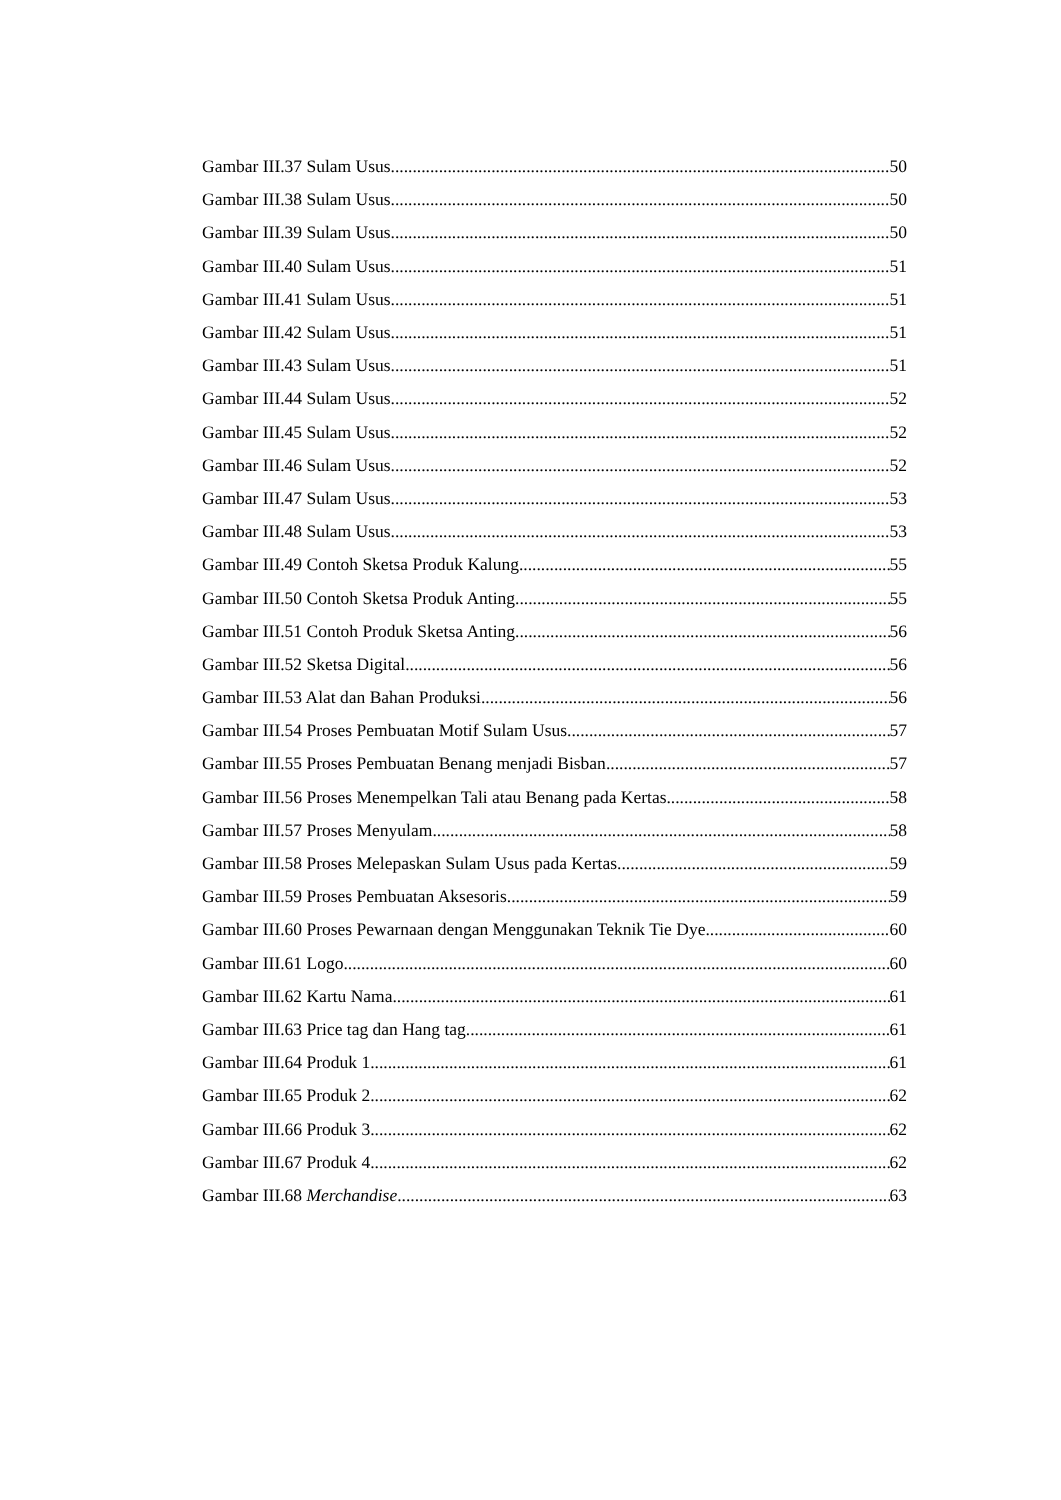Gambar III.37 Sulam Usus 50
Gambar III.38 Sulam Usus 50
Gambar III.39 Sulam Usus 50
Gambar III.40 Sulam Usus 51
Gambar III.41 Sulam Usus 51
Gambar III.42 Sulam Usus 51
Gambar III.43 Sulam Usus 51
Gambar III.44 Sulam Usus 52
Gambar III.45 Sulam Usus 52
Gambar III.46 Sulam Usus 52
Gambar III.47 Sulam Usus 53
Gambar III.48 Sulam Usus 53
Gambar III.49 Contoh Sketsa Produk Kalung 55
Gambar III.50 Contoh Sketsa Produk Anting 55
Gambar III.51 Contoh Produk Sketsa Anting 56
Gambar III.52 Sketsa Digital 56
Gambar III.53 Alat dan Bahan Produksi 56
Gambar III.54 Proses Pembuatan Motif Sulam Usus 57
Gambar III.55 Proses Pembuatan Benang menjadi Bisban 57
Gambar III.56 Proses Menempelkan Tali atau Benang pada Kertas 58
Gambar III.57 Proses Menyulam 58
Gambar III.58 Proses Melepaskan Sulam Usus pada Kertas 59
Gambar III.59 Proses Pembuatan Aksesoris 59
Gambar III.60 Proses Pewarnaan dengan Menggunakan Teknik Tie Dye 60
Gambar III.61 Logo 60
Gambar III.62 Kartu Nama 61
Gambar III.63 Price tag dan Hang tag 61
Gambar III.64 Produk 1 61
Gambar III.65 Produk 2 62
Gambar III.66 Produk 3 62
Gambar III.67 Produk 4 62
Gambar III.68 Merchandise 63